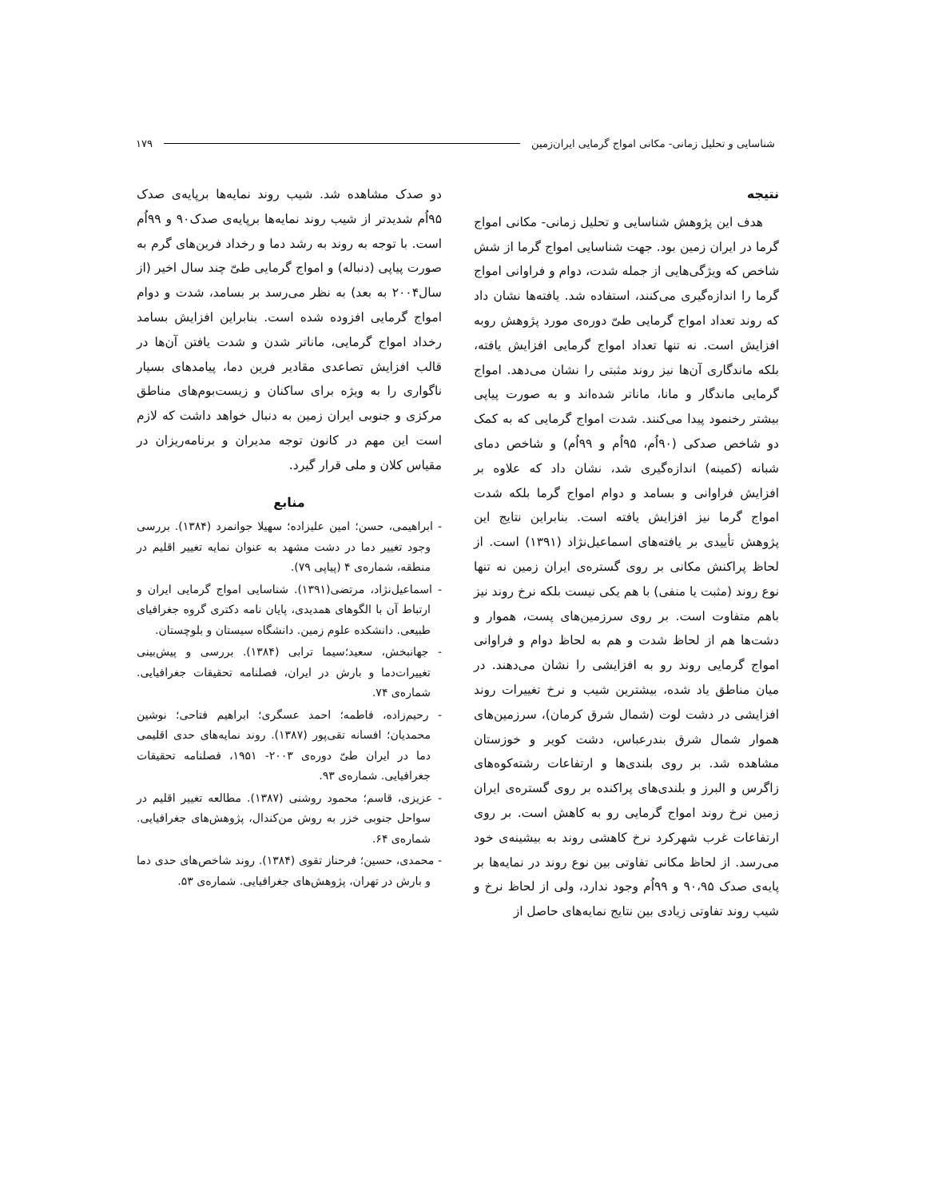شناسایی و تحلیل زمانی- مکانی امواج گرمایی ایران‌زمین ۱۷۹
نتیجه
هدف این پژوهش شناسایی و تحلیل زمانی- مکانی امواج گرما در ایران زمین بود. جهت شناسایی امواج گرما از شش شاخص که ویژگی‌هایی از جمله شدت، دوام و فراوانی امواج گرما را اندازه‌گیری می‌کنند، استفاده شد. یافته‌ها نشان داد که روند تعداد امواج گرمایی طیّ دوره‌ی مورد پژوهش روبه افزایش است. نه تنها تعداد امواج گرمایی افزایش یافته، بلکه ماندگاری آن‌ها نیز روند مثبتی را نشان می‌دهد. امواج گرمایی ماندگار و مانا، ماناتر شده‌اند و به صورت پیاپی بیشتر رخنمود پیدا می‌کنند. شدت امواج گرمایی که به کمک دو شاخص صدکی (۹۰اُم، ۹۵اُم و ۹۹اُم) و شاخص دمای شبانه (کمینه) اندازه‌گیری شد، نشان داد که علاوه بر افزایش فراوانی و بسامد و دوام امواج گرما بلکه شدت امواج گرما نیز افزایش یافته است. بنابراین نتایج این پژوهش تأییدی بر یافته‌های اسماعیل‌نژاد (۱۳۹۱) است. از لحاظ پراکنش مکانی بر روی گستره‌ی ایران زمین نه تنها نوع روند (مثبت یا منفی) با هم یکی نیست بلکه نرخ روند نیز باهم متفاوت است. بر روی سرزمین‌های پست، هموار و دشت‌ها هم از لحاظ شدت و هم به لحاظ دوام و فراوانی امواج گرمایی روند رو به افزایشی را نشان می‌دهند. در میان مناطق یاد شده، بیشترین شیب و نرخ تغییرات روند افزایشی در دشت لوت (شمال شرق کرمان)، سرزمین‌های هموار شمال شرق بندرعباس، دشت کویر و خوزستان مشاهده شد. بر روی بلندی‌ها و ارتفاعات رشته‌کوه‌های زاگرس و البرز و بلندی‌های پراکنده بر روی گستره‌ی ایران زمین نرخ روند امواج گرمایی رو به کاهش است. بر روی ارتفاعات غرب شهرکرد نرخ کاهشی روند به بیشینه‌ی خود می‌رسد. از لحاظ مکانی تفاوتی بین نوع روند در نمایه‌ها بر پایه‌ی صدک ۹۰،۹۵ و ۹۹اُم وجود ندارد، ولی از لحاظ نرخ و شیب روند تفاوتی زیادی بین نتایج نمایه‌های حاصل از
دو صدک مشاهده شد. شیب روند نمایه‌ها برپایه‌ی صدک ۹۵اُم شدیدتر از شیب روند نمایه‌ها برپایه‌ی صدک۹۰ و ۹۹اُم است. با توجه به روند به رشد دما و رخداد فرین‌های گرم به صورت پیاپی (دنباله) و امواج گرمایی طیّ چند سال اخیر (از سال۲۰۰۴ به بعد) به نظر می‌رسد بر بسامد، شدت و دوام امواج گرمایی افزوده شده است. بنابراین افزایش بسامد رخداد امواج گرمایی، ماناتر شدن و شدت یافتن آن‌ها در قالب افزایش تصاعدی مقادیر فرین دما، پیامدهای بسیار ناگواری را به ویژه برای ساکنان و زیست‌بوم‌های مناطق مرکزی و جنوبی ایران زمین به دنبال خواهد داشت که لازم است این مهم در کانون توجه مدیران و برنامه‌ریزان در مقیاس کلان و ملی قرار گیرد.
منابع
- ابراهیمی، حسن؛ امین علیزاده؛ سهیلا جوانمرد (۱۳۸۴). بررسی وجود تغییر دما در دشت مشهد به عنوان نمایه تغییر اقلیم در منطقه، شماره‌ی ۴ (پیاپی ۷۹).
- اسماعیل‌نژاد، مرتضی(۱۳۹۱). شناسایی امواج گرمایی ایران و ارتباط آن با الگوهای همدیدی، پایان نامه دکتری گروه جغرافیای طبیعی. دانشکده علوم زمین. دانشگاه سیستان و بلوچستان.
- جهانبخش، سعید؛سیما ترابی (۱۳۸۴). بررسی و پیش‌بینی تغییرات‌دما و بارش در ایران، فصلنامه تحقیقات جغرافیایی. شماره‌ی ۷۴.
- رحیم‌زاده، فاطمه؛ احمد عسگری؛ ابراهیم فتاحی؛ نوشین محمدیان؛ افسانه تقی‌پور (۱۳۸۷). روند نمایه‌های حدی اقلیمی دما در ایران طیّ دوره‌ی ۲۰۰۳- ۱۹۵۱، فصلنامه تحقیقات جغرافیایی. شماره‌ی ۹۳.
- عزیزی، قاسم؛ محمود روشنی (۱۳۸۷). مطالعه تغییر اقلیم در سواحل جنوبی خزر به روش من‌کندال، پژوهش‌های جغرافیایی. شماره‌ی ۶۴.
- محمدی، حسین؛ فرحناز تقوی (۱۳۸۴). روند شاخص‌های حدی دما و بارش در تهران، پژوهش‌های جغرافیایی. شماره‌ی ۵۳.